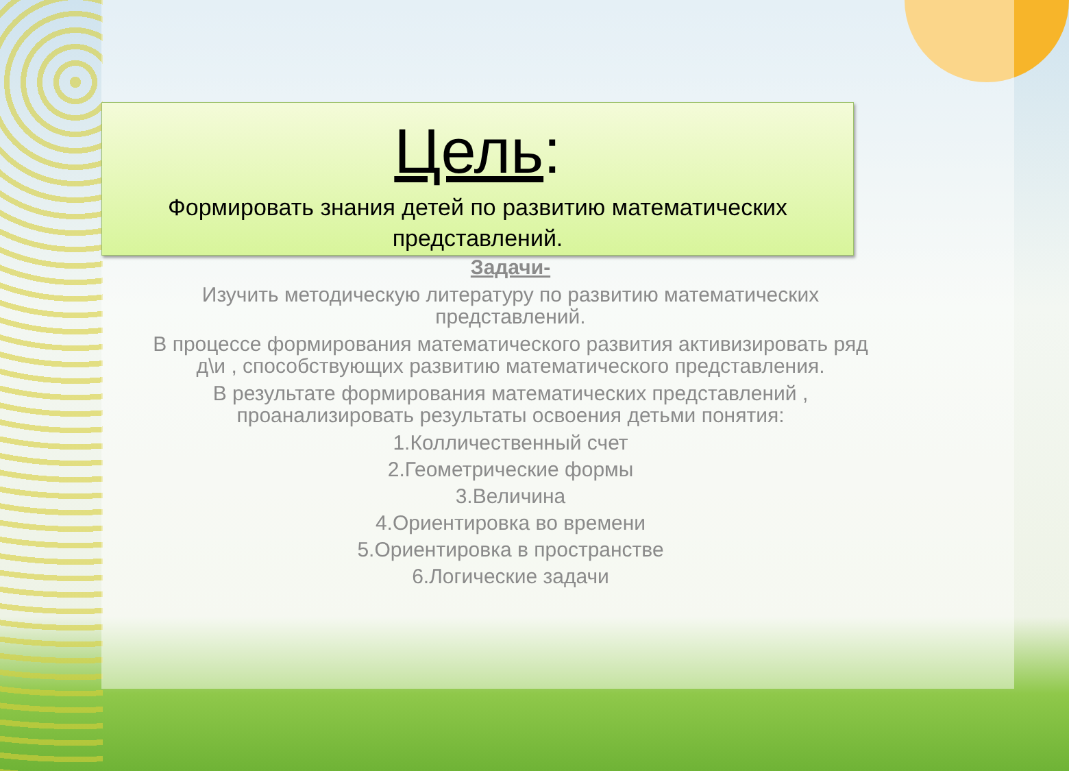Цель:
Формировать знания детей по развитию математических представлений.
Задачи-
Изучить методическую литературу по развитию математических представлений.
В процессе формирования математического развития активизировать ряд д\и , способствующих развитию математического представления.
В результате формирования математических представлений , проанализировать результаты освоения детьми понятия:
1.Колличественный счет
2.Геометрические формы
3.Величина
4.Ориентировка во времени
5.Ориентировка в пространстве
6.Логические задачи